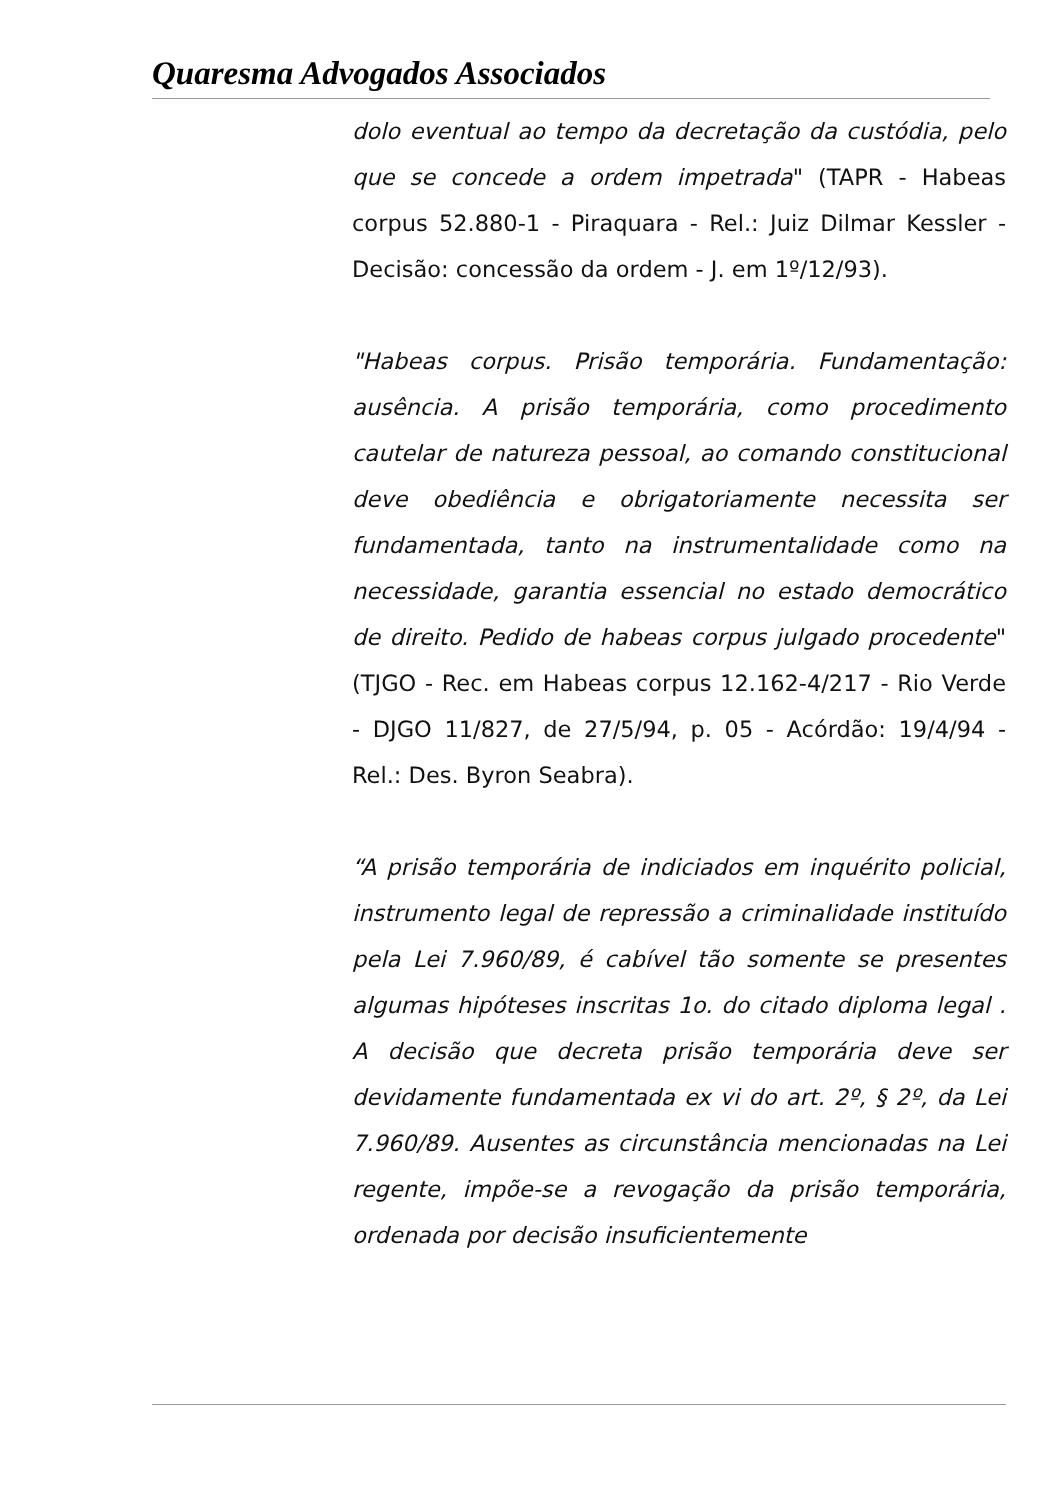Quaresma Advogados Associados
dolo eventual ao tempo da decretação da custódia, pelo que se concede a ordem impetrada" (TAPR - Habeas corpus 52.880-1 - Piraquara - Rel.: Juiz Dilmar Kessler - Decisão: concessão da ordem - J. em 1º/12/93).
"Habeas corpus. Prisão temporária. Fundamentação: ausência. A prisão temporária, como procedimento cautelar de natureza pessoal, ao comando constitucional deve obediência e obrigatoriamente necessita ser fundamentada, tanto na instrumentalidade como na necessidade, garantia essencial no estado democrático de direito. Pedido de habeas corpus julgado procedente" (TJGO - Rec. em Habeas corpus 12.162-4/217 - Rio Verde - DJGO 11/827, de 27/5/94, p. 05 - Acórdão: 19/4/94 - Rel.: Des. Byron Seabra).
“A prisão temporária de indiciados em inquérito policial, instrumento legal de repressão a criminalidade instituído pela Lei 7.960/89, é cabível tão somente se presentes algumas hipóteses inscritas 1o. do citado diploma legal . A decisão que decreta prisão temporária deve ser devidamente fundamentada ex vi do art. 2º, § 2º, da Lei 7.960/89. Ausentes as circunstância mencionadas na Lei regente, impõe-se a revogação da prisão temporária, ordenada por decisão insuficientemente